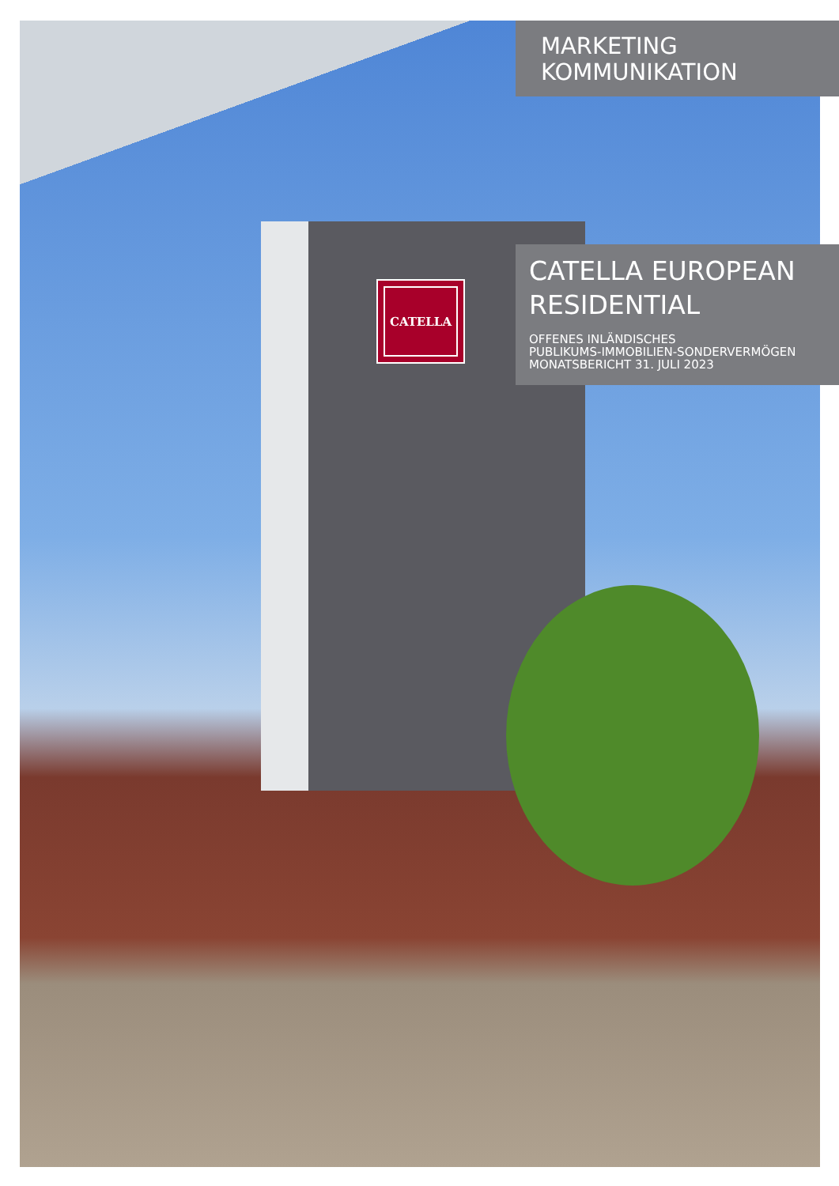MARKETING
KOMMUNIKATION
CATELLA
CATELLA EUROPEAN RESIDENTIAL
OFFENES INLÄNDISCHES
PUBLIKUMS-IMMOBILIEN-SONDERVERMÖGEN
MONATSBERICHT 31. JULI 2023